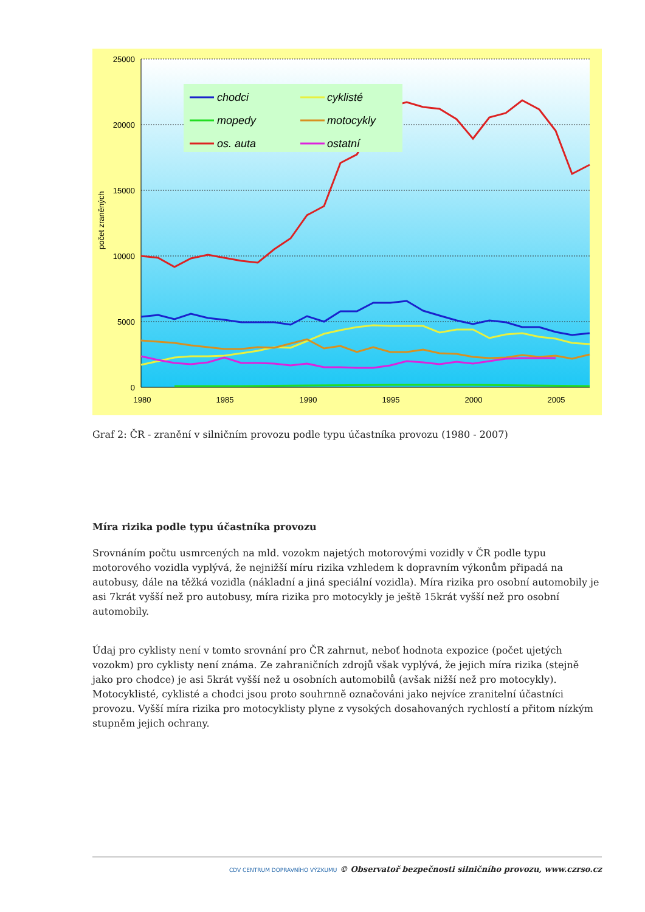25000
20000
15000
10000
5000
0
1980
1985
1990
1995
2000
2005
počet zraněných
chodci
cyklisté
mopedy
motocykly
os. auta
ostatní
Graf 2: ČR - zranění v silničním provozu podle typu účastníka provozu (1980 - 2007)
Míra rizika podle typu účastníka provozu
Srovnáním počtu usmrcených na mld. vozokm najetých motorovými vozidly v ČR podle typu motorového vozidla vyplývá, že nejnižší míru rizika vzhledem k dopravním výkonům připadá na autobusy, dále na těžká vozidla (nákladní a jiná speciální vozidla). Míra rizika pro osobní automobily je asi 7krát vyšší než pro autobusy, míra rizika pro motocykly je ještě 15krát vyšší než pro osobní automobily.
Údaj pro cyklisty není v tomto srovnání pro ČR zahrnut, neboť hodnota expozice (počet ujetých vozokm) pro cyklisty není známa. Ze zahraničních zdrojů však vyplývá, že jejich míra rizika (stejně jako pro chodce) je asi 5krát vyšší než u osobních automobilů (avšak nižší než pro motocykly). Motocyklisté, cyklisté a chodci jsou proto souhrnně označováni jako nejvíce zranitelní účastníci provozu. Vyšší míra rizika pro motocyklisty plyne z vysokých dosahovaných rychlostí a přitom nízkým stupněm jejich ochrany.
CDV CENTRUM DOPRAVNÍHO VÝZKUMU © Observatoř bezpečnosti silničního provozu, www.czrso.cz